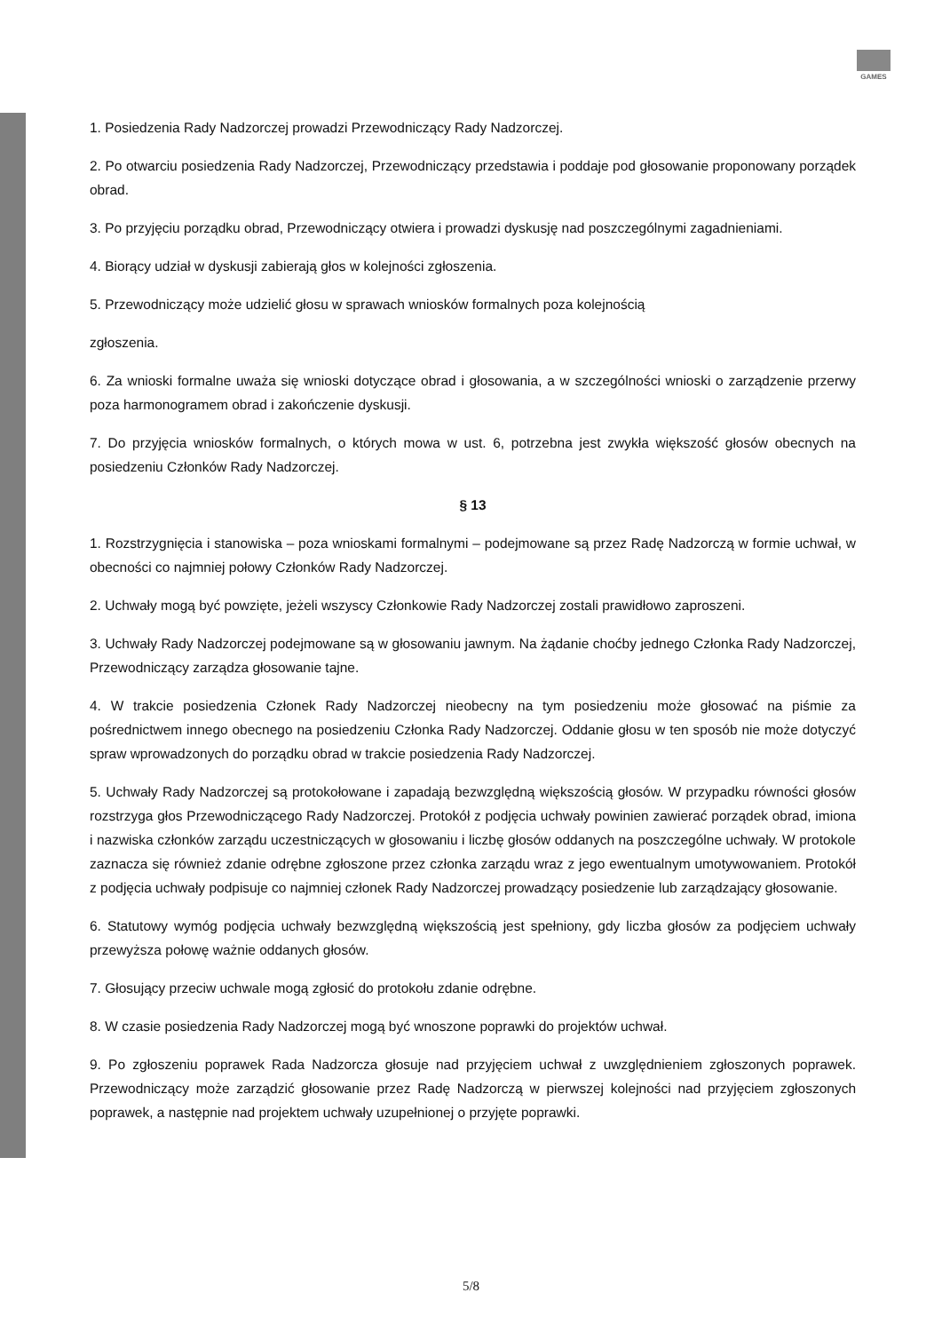GAMES
1. Posiedzenia Rady Nadzorczej prowadzi Przewodniczący Rady Nadzorczej.
2. Po otwarciu posiedzenia Rady Nadzorczej, Przewodniczący przedstawia i poddaje pod głosowanie proponowany porządek obrad.
3. Po przyjęciu porządku obrad, Przewodniczący otwiera i prowadzi dyskusję nad poszczególnymi zagadnieniami.
4. Biorący udział w dyskusji zabierają głos w kolejności zgłoszenia.
5. Przewodniczący może udzielić głosu w sprawach wniosków formalnych poza kolejnością
zgłoszenia.
6. Za wnioski formalne uważa się wnioski dotyczące obrad i głosowania, a w szczególności wnioski o zarządzenie przerwy poza harmonogramem obrad i zakończenie dyskusji.
7. Do przyjęcia wniosków formalnych, o których mowa w ust. 6, potrzebna jest zwykła większość głosów obecnych na posiedzeniu Członków Rady Nadzorczej.
§ 13
1. Rozstrzygnięcia i stanowiska – poza wnioskami formalnymi – podejmowane są przez Radę Nadzorczą w formie uchwał, w obecności co najmniej połowy Członków Rady Nadzorczej.
2. Uchwały mogą być powzięte, jeżeli wszyscy Członkowie Rady Nadzorczej zostali prawidłowo zaproszeni.
3. Uchwały Rady Nadzorczej podejmowane są w głosowaniu jawnym. Na żądanie choćby jednego Członka Rady Nadzorczej, Przewodniczący zarządza głosowanie tajne.
4. W trakcie posiedzenia Członek Rady Nadzorczej nieobecny na tym posiedzeniu może głosować na piśmie za pośrednictwem innego obecnego na posiedzeniu Członka Rady Nadzorczej. Oddanie głosu w ten sposób nie może dotyczyć spraw wprowadzonych do porządku obrad w trakcie posiedzenia Rady Nadzorczej.
5. Uchwały Rady Nadzorczej są protokołowane i zapadają bezwzględną większością głosów. W przypadku równości głosów rozstrzyga głos Przewodniczącego Rady Nadzorczej. Protokół z podjęcia uchwały powinien zawierać porządek obrad, imiona i nazwiska członków zarządu uczestniczących w głosowaniu i liczbę głosów oddanych na poszczególne uchwały. W protokole zaznacza się również zdanie odrębne zgłoszone przez członka zarządu wraz z jego ewentualnym umotywowaniem. Protokół z podjęcia uchwały podpisuje co najmniej członek Rady Nadzorczej prowadzący posiedzenie lub zarządzający głosowanie.
6. Statutowy wymóg podjęcia uchwały bezwzględną większością jest spełniony, gdy liczba głosów za podjęciem uchwały przewyższa połowę ważnie oddanych głosów.
7. Głosujący przeciw uchwale mogą zgłosić do protokołu zdanie odrębne.
8. W czasie posiedzenia Rady Nadzorczej mogą być wnoszone poprawki do projektów uchwał.
9. Po zgłoszeniu poprawek Rada Nadzorcza głosuje nad przyjęciem uchwał z uwzględnieniem zgłoszonych poprawek. Przewodniczący może zarządzić głosowanie przez Radę Nadzorczą w pierwszej kolejności nad przyjęciem zgłoszonych poprawek, a następnie nad projektem uchwały uzupełnionej o przyjęte poprawki.
5/8